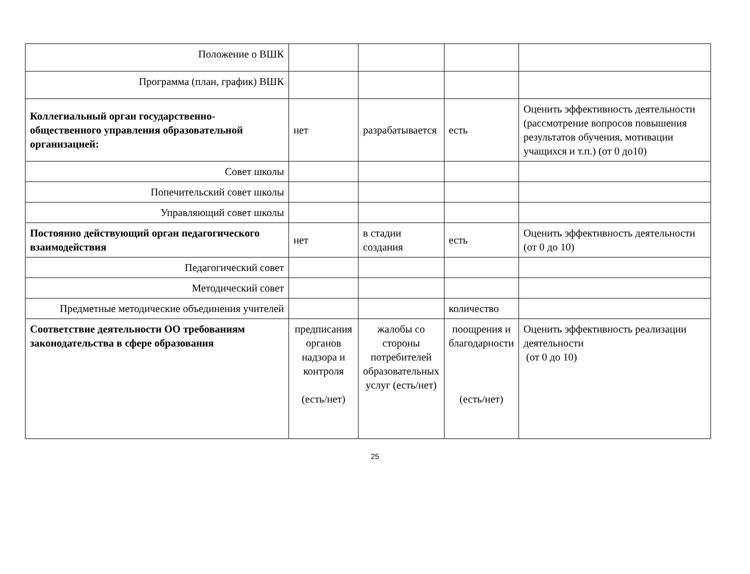| Положение о ВШК | | | | |
| Программа (план, график) ВШК | | | | |
| Коллегиальный орган государственно-общественного управления образовательной организацией: | нет | разрабатывается | есть | Оценить эффективность деятельности (рассмотрение вопросов повышения результатов обучения, мотивации учащихся и т.п.) (от 0 до10) |
| Совет школы | | | | |
| Попечительский совет школы | | | | |
| Управляющий совет школы | | | | |
| Постоянно действующий орган педагогического взаимодействия | нет | в стадии создания | есть | Оценить эффективность деятельности (от 0 до 10) |
| Педагогический совет | | | | |
| Методический совет | | | | |
| Предметные методические объединения учителей | | | количество | |
| Соответствие деятельности ОО требованиям законодательства в сфере образования | предписания органов надзора и контроля (есть/нет) | жалобы со стороны потребителей образовательных услуг (есть/нет) | поощрения и благодарности (есть/нет) | Оценить эффективность реализации деятельности (от 0 до 10) |
25